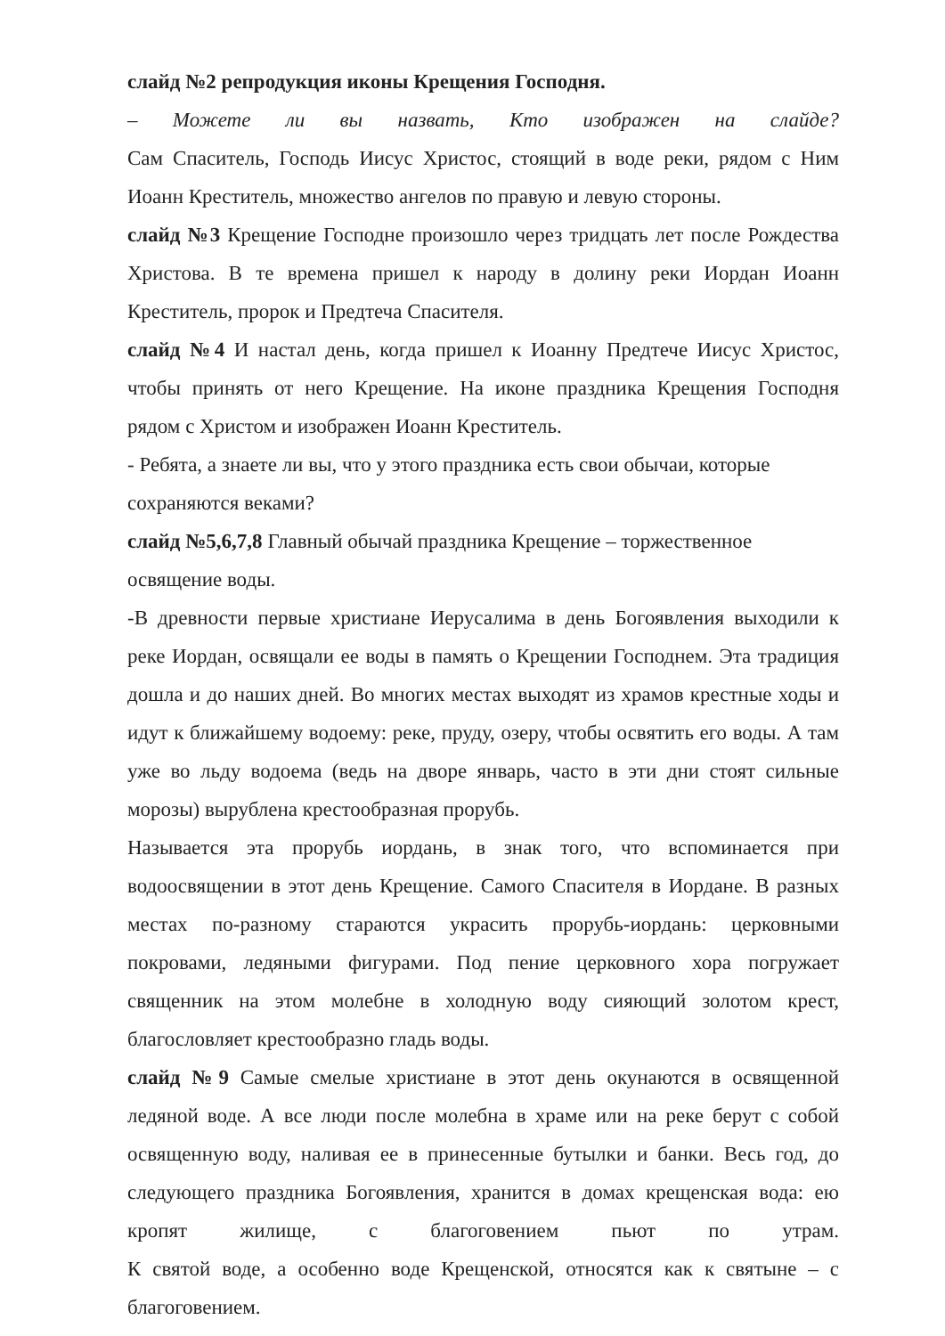слайд №2 репродукция иконы Крещения Господня.
– Можете ли вы назвать, Кто изображен на слайде?
Сам Спаситель, Господь Иисус Христос, стоящий в воде реки, рядом с Ним Иоанн Креститель, множество ангелов по правую и левую стороны.
слайд №3 Крещение Господне произошло через тридцать лет после Рождества Христова. В те времена пришел к народу в долину реки Иордан Иоанн Креститель, пророк и Предтеча Спасителя.
слайд №4 И настал день, когда пришел к Иоанну Предтече Иисус Христос, чтобы принять от него Крещение. На иконе праздника Крещения Господня рядом с Христом и изображен Иоанн Креститель.
- Ребята, а знаете ли вы, что у этого праздника есть свои обычаи, которые сохраняются веками?
слайд №5,6,7,8 Главный обычай праздника Крещение – торжественное освящение воды.
-В древности первые христиане Иерусалима в день Богоявления выходили к реке Иордан, освящали ее воды в память о Крещении Господнем. Эта традиция дошла и до наших дней. Во многих местах выходят из храмов крестные ходы и идут к ближайшему водоему: реке, пруду, озеру, чтобы освятить его воды. А там уже во льду водоема (ведь на дворе январь, часто в эти дни стоят сильные морозы) вырублена крестообразная прорубь.
Называется эта прорубь иордань, в знак того, что вспоминается при водоосвящении в этот день Крещение. Самого Спасителя в Иордане. В разных местах по-разному стараются украсить прорубь-иордань: церковными покровами, ледяными фигурами. Под пение церковного хора погружает священник на этом молебне в холодную воду сияющий золотом крест, благословляет крестообразно гладь воды.
слайд №9 Самые смелые христиане в этот день окунаются в освященной ледяной воде. А все люди после молебна в храме или на реке берут с собой освященную воду, наливая ее в принесенные бутылки и банки. Весь год, до следующего праздника Богоявления, хранится в домах крещенская вода: ею кропят жилище, с благоговением пьют по утрам.
К святой воде, а особенно воде Крещенской, относятся как к святыне – с благоговением.